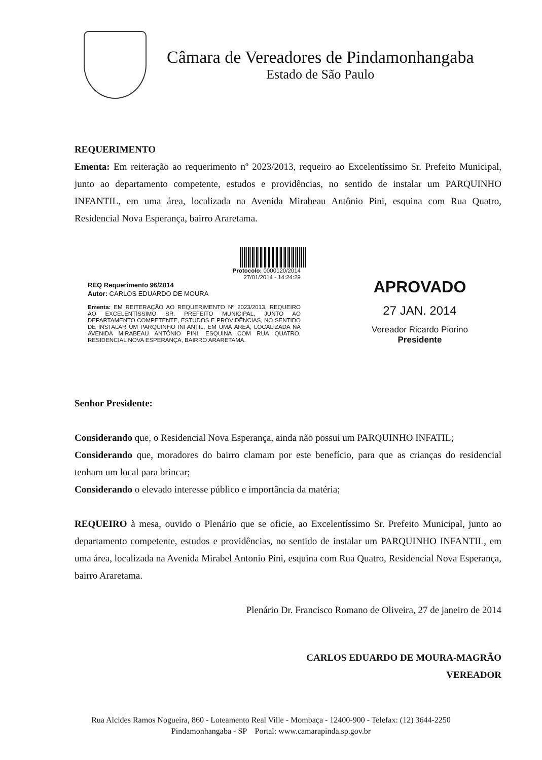Câmara de Vereadores de Pindamonhangaba
Estado de São Paulo
REQUERIMENTO
Ementa: Em reiteração ao requerimento nº 2023/2013, requeiro ao Excelentíssimo Sr. Prefeito Municipal, junto ao departamento competente, estudos e providências, no sentido de instalar um PARQUINHO INFANTIL, em uma área, localizada na Avenida Mirabeau Antônio Pini, esquina com Rua Quatro, Residencial Nova Esperança, bairro Araretama.
Protocolo: 0000120/2014
27/01/2014 - 14:24:29
REQ Requerimento 96/2014
Autor: CARLOS EDUARDO DE MOURA
Ementa: EM REITERAÇÃO AO REQUERIMENTO Nº 2023/2013, REQUEIRO AO EXCELENTÍSSIMO SR. PREFEITO MUNICIPAL, JUNTO AO DEPARTAMENTO COMPETENTE, ESTUDOS E PROVIDÊNCIAS, NO SENTIDO DE INSTALAR UM PARQUINHO INFANTIL, EM UMA ÁREA, LOCALIZADA NA AVENIDA MIRABEAU ANTÔNIO PINI, ESQUINA COM RUA QUATRO, RESIDENCIAL NOVA ESPERANÇA, BAIRRO ARARETAMA.
APROVADO
27 JAN. 2014
Vereador Ricardo Piorino
Presidente
Senhor Presidente:
Considerando que, o Residencial Nova Esperança, ainda não possui um PARQUINHO INFATIL;
Considerando que, moradores do bairro clamam por este benefício, para que as crianças do residencial tenham um local para brincar;
Considerando o elevado interesse público e importância da matéria;
REQUEIRO à mesa, ouvido o Plenário que se oficie, ao Excelentíssimo Sr. Prefeito Municipal, junto ao departamento competente, estudos e providências, no sentido de instalar um PARQUINHO INFANTIL, em uma área, localizada na Avenida Mirabel Antonio Pini, esquina com Rua Quatro, Residencial Nova Esperança, bairro Araretama.
Plenário Dr. Francisco Romano de Oliveira, 27 de janeiro de 2014
CARLOS EDUARDO DE MOURA-MAGRÃO
VEREADOR
Rua Alcides Ramos Nogueira, 860 - Loteamento Real Ville - Mombaça - 12400-900 - Telefax: (12) 3644-2250
Pindamonhangaba - SP Portal: www.camarapinda.sp.gov.br